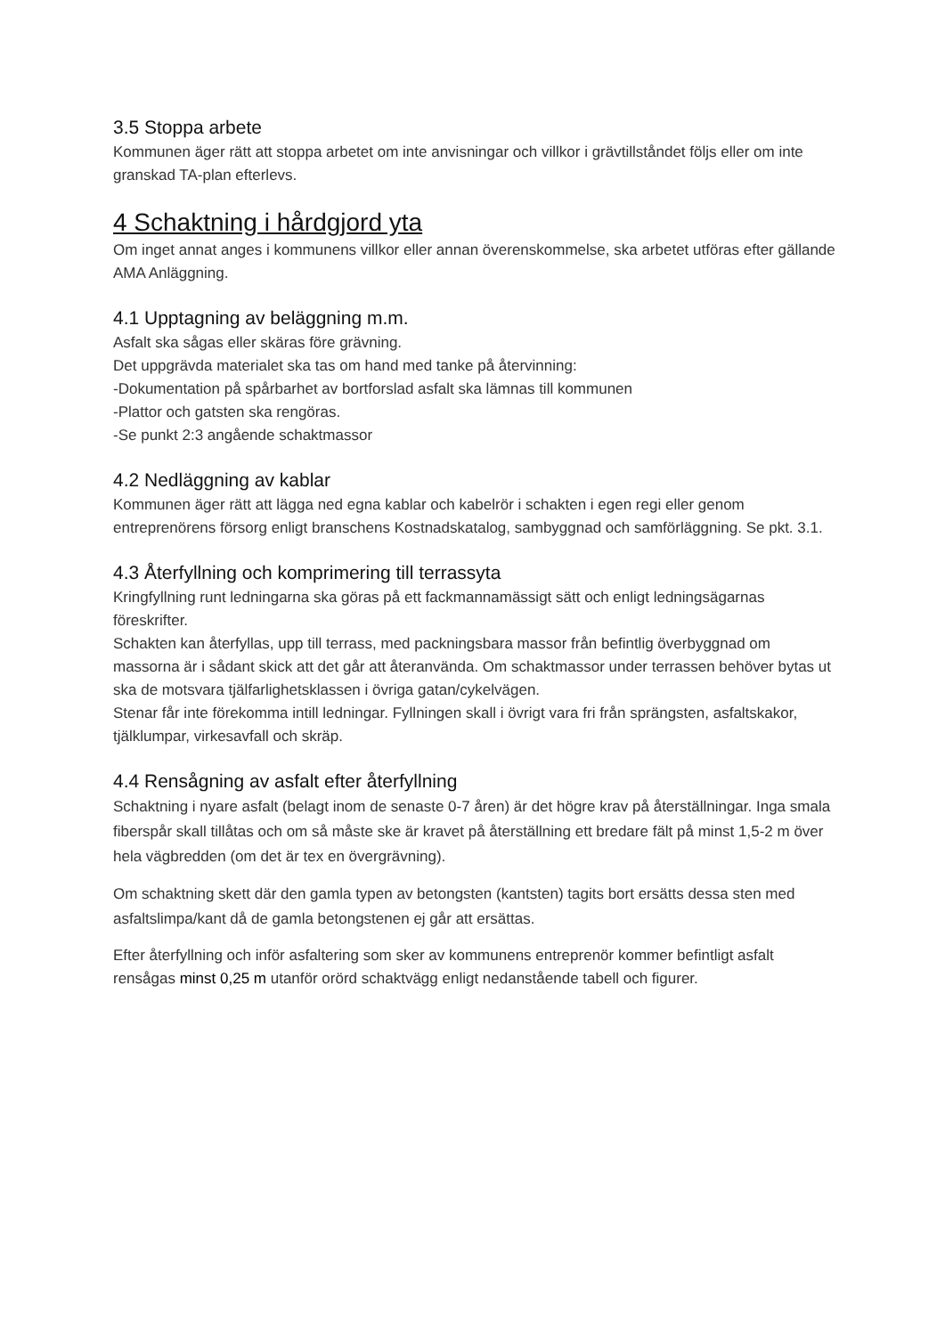3.5 Stoppa arbete
Kommunen äger rätt att stoppa arbetet om inte anvisningar och villkor i grävtillståndet följs eller om inte granskad TA-plan efterlevs.
4 Schaktning i hårdgjord yta
Om inget annat anges i kommunens villkor eller annan överenskommelse, ska arbetet utföras efter gällande AMA Anläggning.
4.1 Upptagning av beläggning m.m.
Asfalt ska sågas eller skäras före grävning.
Det uppgrävda materialet ska tas om hand med tanke på återvinning:
-Dokumentation på spårbarhet av bortforslad asfalt ska lämnas till kommunen
-Plattor och gatsten ska rengöras.
-Se punkt 2:3 angående schaktmassor
4.2 Nedläggning av kablar
Kommunen äger rätt att lägga ned egna kablar och kabelrör i schakten i egen regi eller genom entreprenörens försorg enligt branschens Kostnadskatalog, sambyggnad och samförläggning. Se pkt. 3.1.
4.3 Återfyllning och komprimering till terrassyta
Kringfyllning runt ledningarna ska göras på ett fackmannamässigt sätt och enligt ledningsägarnas föreskrifter.
Schakten kan återfyllas, upp till terrass, med packningsbara massor från befintlig överbyggnad om massorna är i sådant skick att det går att återanvända. Om schaktmassor under terrassen behöver bytas ut ska de motsvara tjälfarlighetsklassen i övriga gatan/cykelvägen.
Stenar får inte förekomma intill ledningar. Fyllningen skall i övrigt vara fri från sprängsten, asfaltskakor, tjälklumpar, virkesavfall och skräp.
4.4 Rensågning av asfalt efter återfyllning
Schaktning i nyare asfalt (belagt inom de senaste 0-7 åren) är det högre krav på återställningar. Inga smala fiberspår skall tillåtas och om så måste ske är kravet på återställning ett bredare fält på minst 1,5-2 m över hela vägbredden (om det är tex en övergrävning).
Om schaktning skett där den gamla typen av betongsten (kantsten) tagits bort ersätts dessa sten med asfaltslimpa/kant då de gamla betongstenen ej går att ersättas.
Efter återfyllning och inför asfaltering som sker av kommunens entreprenör kommer befintligt asfalt rensågas minst 0,25 m utanför orörd schaktvägg enligt nedanstående tabell och figurer.